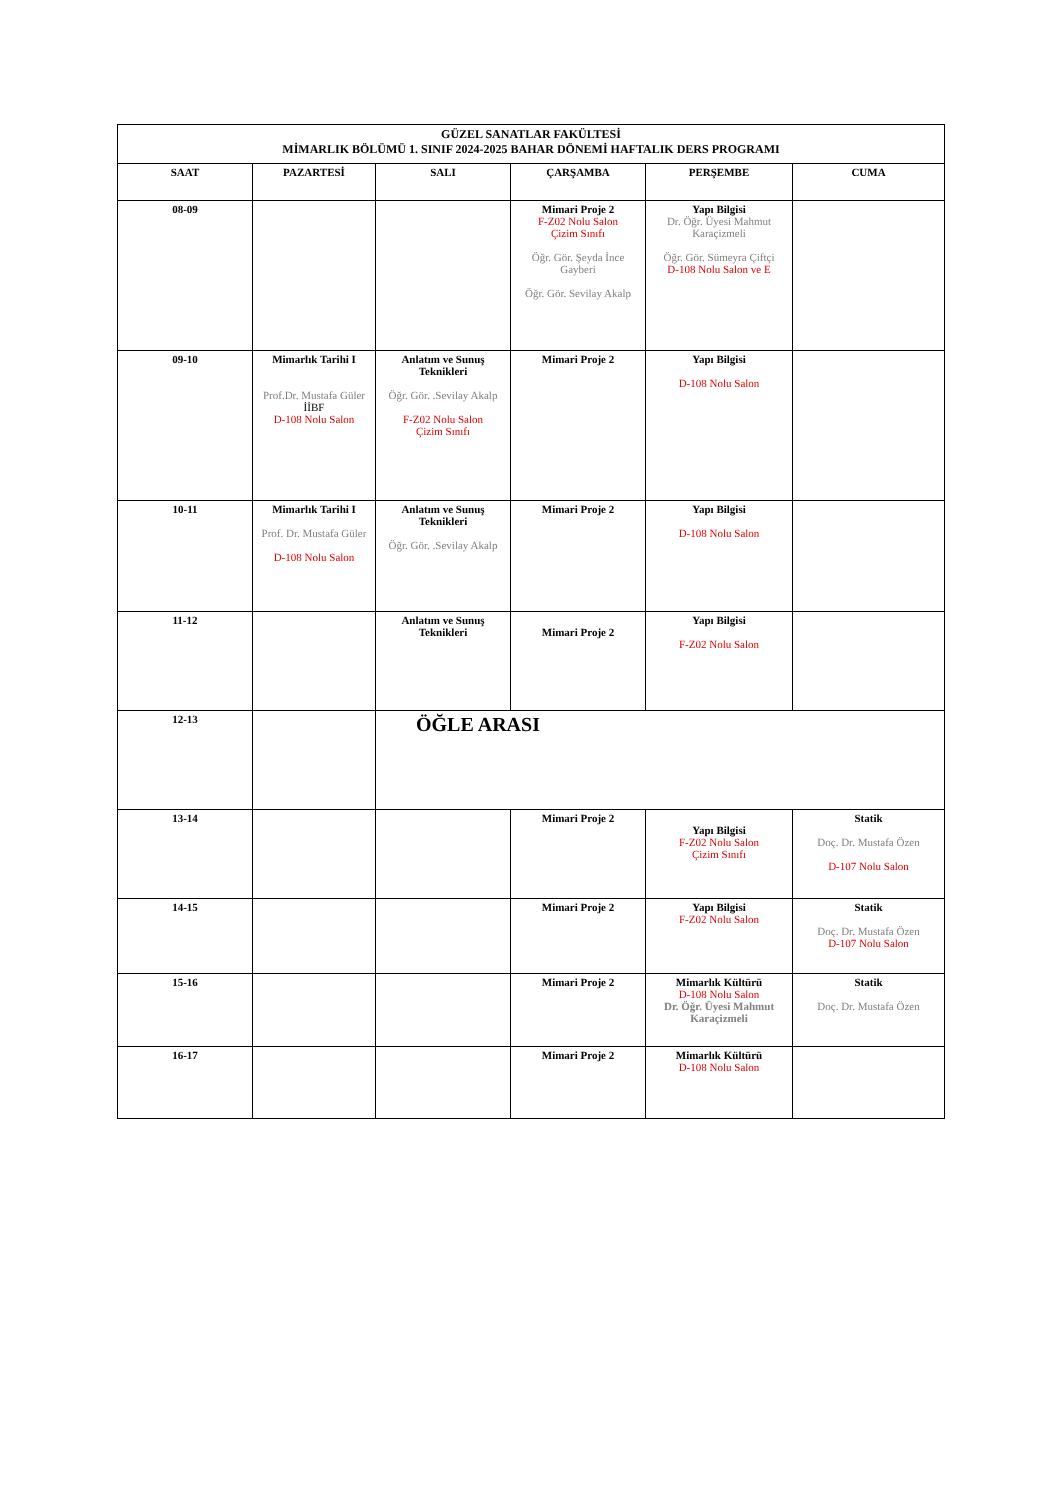| GÜZEL SANATLAR FAKÜLTESİ MİMARLIK BÖLÜMÜ 1. SINIF 2024-2025 BAHAR DÖNEMİ HAFTALIK DERS PROGRAMI | | | | | |
| SAAT | PAZARTESİ | SALI | ÇARŞAMBA | PERŞEMBE | CUMA |
| 08-09 | | | Mimari Proje 2 F-Z02 Nolu Salon Çizim Sınıfı Öğr. Gör. Şeyda İnce Gayberi Öğr. Gör. Sevilay Akalp | Yapı Bilgisi Dr. Öğr. Üyesi Mahmut Karaçizmeli Öğr. Gör. Sümeyra Çiftçi D-108 Nolu Salon ve E | |
| 09-10 | Mimarlık Tarihi I Prof.Dr. Mustafa Güler İİBF D-108 Nolu Salon | Anlatım ve Sunuş Teknikleri Öğr. Gör. .Sevilay Akalp F-Z02 Nolu Salon Çizim Sınıfı | Mimari Proje 2 | Yapı Bilgisi D-108 Nolu Salon | |
| 10-11 | Mimarlık Tarihi I Prof. Dr. Mustafa Güler D-108 Nolu Salon | Anlatım ve Sunuş Teknikleri Öğr. Gör. .Sevilay Akalp | Mimari Proje 2 | Yapı Bilgisi D-108 Nolu Salon | |
| 11-12 | | Anlatım ve Sunuş Teknikleri | Mimari Proje 2 | Yapı Bilgisi F-Z02 Nolu Salon | |
| 12-13 | | ÖĞLE ARASI | | | |
| 13-14 | | | Mimari Proje 2 | Yapı Bilgisi F-Z02 Nolu Salon Çizim Sınıfı | Statik Doç. Dr. Mustafa Özen D-107 Nolu Salon |
| 14-15 | | | Mimari Proje 2 | Yapı Bilgisi F-Z02 Nolu Salon | Statik Doç. Dr. Mustafa Özen D-107 Nolu Salon |
| 15-16 | | | Mimari Proje 2 | Mimarlık Kültürü D-108 Nolu Salon Dr. Öğr. Üyesi Mahmut Karaçizmeli | Statik Doç. Dr. Mustafa Özen |
| 16-17 | | | Mimari Proje 2 | Mimarlık Kültürü D-108 Nolu Salon | |